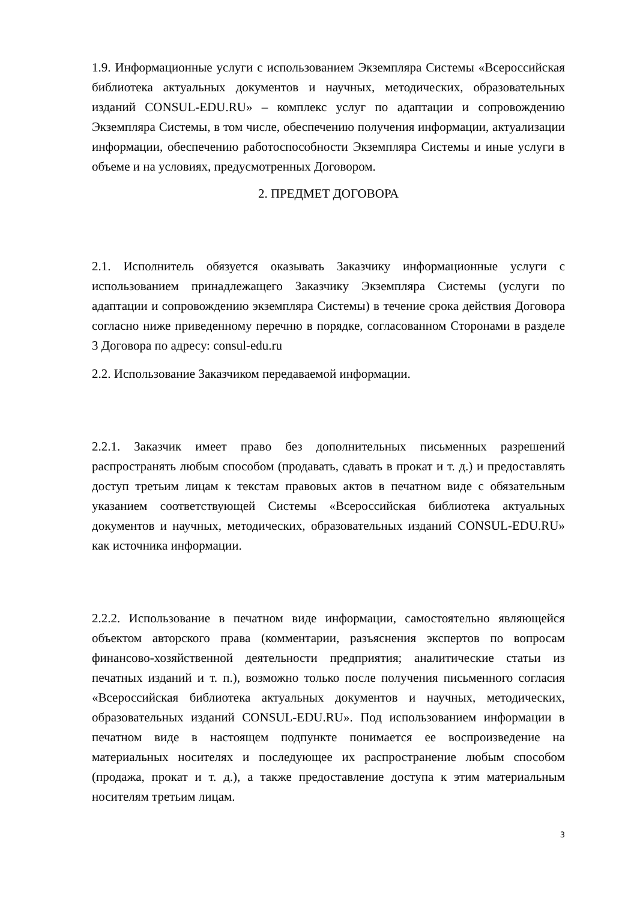1.9. Информационные услуги с использованием Экземпляра Системы «Всероссийская библиотека актуальных документов и научных, методических, образовательных изданий CONSUL-EDU.RU» – комплекс услуг по адаптации и сопровождению Экземпляра Системы, в том числе, обеспечению получения информации, актуализации информации, обеспечению работоспособности Экземпляра Системы и иные услуги в объеме и на условиях, предусмотренных Договором.
2. ПРЕДМЕТ ДОГОВОРА
2.1. Исполнитель обязуется оказывать Заказчику информационные услуги с использованием принадлежащего Заказчику Экземпляра Системы (услуги по адаптации и сопровождению экземпляра Системы) в течение срока действия Договора согласно ниже приведенному перечню в порядке, согласованном Сторонами в разделе 3 Договора по адресу: consul-edu.ru
2.2. Использование Заказчиком передаваемой информации.
2.2.1. Заказчик имеет право без дополнительных письменных разрешений распространять любым способом (продавать, сдавать в прокат и т. д.) и предоставлять доступ третьим лицам к текстам правовых актов в печатном виде с обязательным указанием соответствующей Системы «Всероссийская библиотека актуальных документов и научных, методических, образовательных изданий CONSUL-EDU.RU» как источника информации.
2.2.2. Использование в печатном виде информации, самостоятельно являющейся объектом авторского права (комментарии, разъяснения экспертов по вопросам финансово-хозяйственной деятельности предприятия; аналитические статьи из печатных изданий и т. п.), возможно только после получения письменного согласия «Всероссийская библиотека актуальных документов и научных, методических, образовательных изданий CONSUL-EDU.RU». Под использованием информации в печатном виде в настоящем подпункте понимается ее воспроизведение на материальных носителях и последующее их распространение любым способом (продажа, прокат и т. д.), а также предоставление доступа к этим материальным носителям третьим лицам.
3